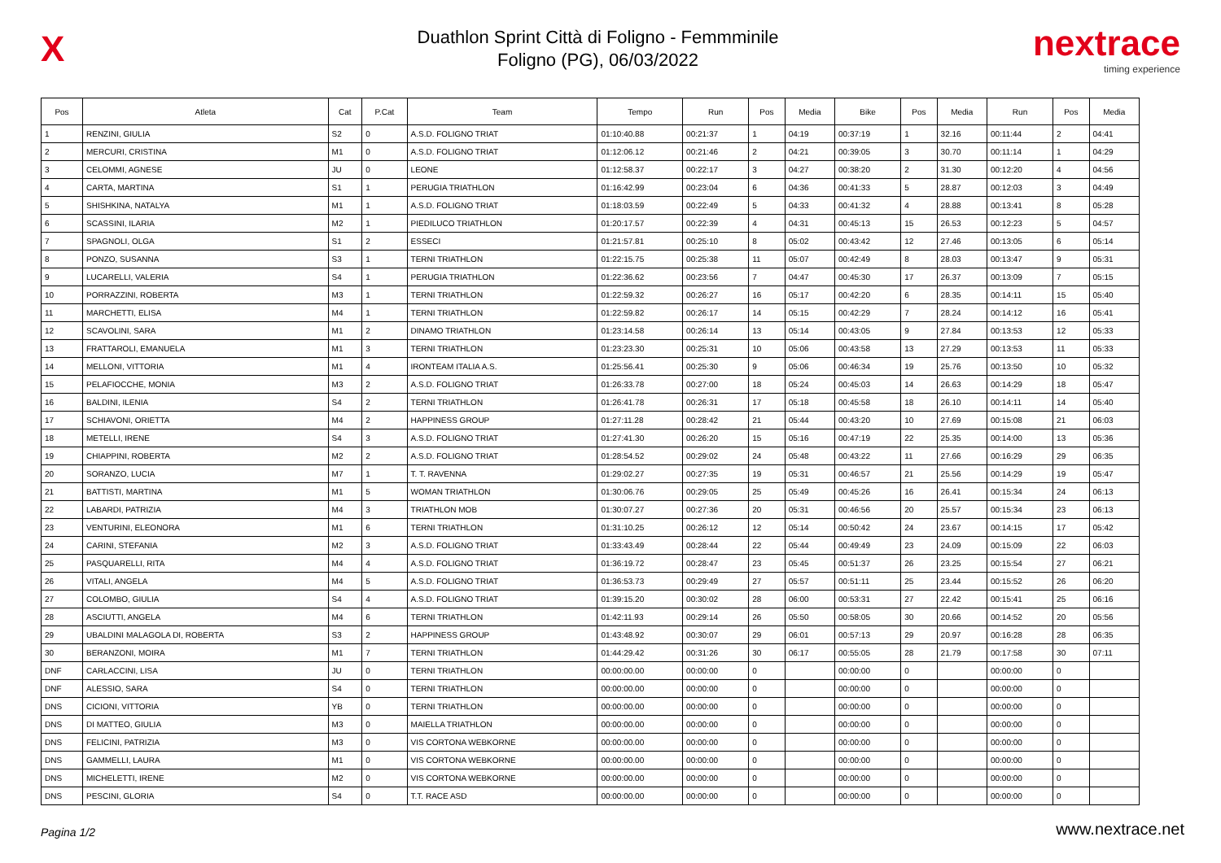X
Duathlon Sprint Città di Foligno - Femmminile
Foligno (PG), 06/03/2022
nextrace
timing experience
| Pos | Atleta | Cat | P.Cat | Team | Tempo | Run | Pos | Media | Bike | Pos | Media | Run | Pos | Media |
| --- | --- | --- | --- | --- | --- | --- | --- | --- | --- | --- | --- | --- | --- | --- |
| 1 | RENZINI, GIULIA | S2 | 0 | A.S.D. FOLIGNO TRIAT | 01:10:40.88 | 00:21:37 | 1 | 04:19 | 00:37:19 | 1 | 32.16 | 00:11:44 | 2 | 04:41 |
| 2 | MERCURI, CRISTINA | M1 | 0 | A.S.D. FOLIGNO TRIAT | 01:12:06.12 | 00:21:46 | 2 | 04:21 | 00:39:05 | 3 | 30.70 | 00:11:14 | 1 | 04:29 |
| 3 | CELOMMI, AGNESE | JU | 0 | LEONE | 01:12:58.37 | 00:22:17 | 3 | 04:27 | 00:38:20 | 2 | 31.30 | 00:12:20 | 4 | 04:56 |
| 4 | CARTA, MARTINA | S1 | 1 | PERUGIA TRIATHLON | 01:16:42.99 | 00:23:04 | 6 | 04:36 | 00:41:33 | 5 | 28.87 | 00:12:03 | 3 | 04:49 |
| 5 | SHISHKINA, NATALYA | M1 | 1 | A.S.D. FOLIGNO TRIAT | 01:18:03.59 | 00:22:49 | 5 | 04:33 | 00:41:32 | 4 | 28.88 | 00:13:41 | 8 | 05:28 |
| 6 | SCASSINI, ILARIA | M2 | 1 | PIEDILUCO TRIATHLON | 01:20:17.57 | 00:22:39 | 4 | 04:31 | 00:45:13 | 15 | 26.53 | 00:12:23 | 5 | 04:57 |
| 7 | SPAGNOLI, OLGA | S1 | 2 | ESSECI | 01:21:57.81 | 00:25:10 | 8 | 05:02 | 00:43:42 | 12 | 27.46 | 00:13:05 | 6 | 05:14 |
| 8 | PONZO, SUSANNA | S3 | 1 | TERNI TRIATHLON | 01:22:15.75 | 00:25:38 | 11 | 05:07 | 00:42:49 | 8 | 28.03 | 00:13:47 | 9 | 05:31 |
| 9 | LUCARELLI, VALERIA | S4 | 1 | PERUGIA TRIATHLON | 01:22:36.62 | 00:23:56 | 7 | 04:47 | 00:45:30 | 17 | 26.37 | 00:13:09 | 7 | 05:15 |
| 10 | PORRAZZINI, ROBERTA | M3 | 1 | TERNI TRIATHLON | 01:22:59.32 | 00:26:27 | 16 | 05:17 | 00:42:20 | 6 | 28.35 | 00:14:11 | 15 | 05:40 |
| 11 | MARCHETTI, ELISA | M4 | 1 | TERNI TRIATHLON | 01:22:59.82 | 00:26:17 | 14 | 05:15 | 00:42:29 | 7 | 28.24 | 00:14:12 | 16 | 05:41 |
| 12 | SCAVOLINI, SARA | M1 | 2 | DINAMO TRIATHLON | 01:23:14.58 | 00:26:14 | 13 | 05:14 | 00:43:05 | 9 | 27.84 | 00:13:53 | 12 | 05:33 |
| 13 | FRATTAROLI, EMANUELA | M1 | 3 | TERNI TRIATHLON | 01:23:23.30 | 00:25:31 | 10 | 05:06 | 00:43:58 | 13 | 27.29 | 00:13:53 | 11 | 05:33 |
| 14 | MELLONI, VITTORIA | M1 | 4 | IRONTEAM ITALIA A.S. | 01:25:56.41 | 00:25:30 | 9 | 05:06 | 00:46:34 | 19 | 25.76 | 00:13:50 | 10 | 05:32 |
| 15 | PELAFIOCCHE, MONIA | M3 | 2 | A.S.D. FOLIGNO TRIAT | 01:26:33.78 | 00:27:00 | 18 | 05:24 | 00:45:03 | 14 | 26.63 | 00:14:29 | 18 | 05:47 |
| 16 | BALDINI, ILENIA | S4 | 2 | TERNI TRIATHLON | 01:26:41.78 | 00:26:31 | 17 | 05:18 | 00:45:58 | 18 | 26.10 | 00:14:11 | 14 | 05:40 |
| 17 | SCHIAVONI, ORIETTA | M4 | 2 | HAPPINESS GROUP | 01:27:11.28 | 00:28:42 | 21 | 05:44 | 00:43:20 | 10 | 27.69 | 00:15:08 | 21 | 06:03 |
| 18 | METELLI, IRENE | S4 | 3 | A.S.D. FOLIGNO TRIAT | 01:27:41.30 | 00:26:20 | 15 | 05:16 | 00:47:19 | 22 | 25.35 | 00:14:00 | 13 | 05:36 |
| 19 | CHIAPPINI, ROBERTA | M2 | 2 | A.S.D. FOLIGNO TRIAT | 01:28:54.52 | 00:29:02 | 24 | 05:48 | 00:43:22 | 11 | 27.66 | 00:16:29 | 29 | 06:35 |
| 20 | SORANZO, LUCIA | M7 | 1 | T. T. RAVENNA | 01:29:02.27 | 00:27:35 | 19 | 05:31 | 00:46:57 | 21 | 25.56 | 00:14:29 | 19 | 05:47 |
| 21 | BATTISTI, MARTINA | M1 | 5 | WOMAN TRIATHLON | 01:30:06.76 | 00:29:05 | 25 | 05:49 | 00:45:26 | 16 | 26.41 | 00:15:34 | 24 | 06:13 |
| 22 | LABARDI, PATRIZIA | M4 | 3 | TRIATHLON MOB | 01:30:07.27 | 00:27:36 | 20 | 05:31 | 00:46:56 | 20 | 25.57 | 00:15:34 | 23 | 06:13 |
| 23 | VENTURINI, ELEONORA | M1 | 6 | TERNI TRIATHLON | 01:31:10.25 | 00:26:12 | 12 | 05:14 | 00:50:42 | 24 | 23.67 | 00:14:15 | 17 | 05:42 |
| 24 | CARINI, STEFANIA | M2 | 3 | A.S.D. FOLIGNO TRIAT | 01:33:43.49 | 00:28:44 | 22 | 05:44 | 00:49:49 | 23 | 24.09 | 00:15:09 | 22 | 06:03 |
| 25 | PASQUARELLI, RITA | M4 | 4 | A.S.D. FOLIGNO TRIAT | 01:36:19.72 | 00:28:47 | 23 | 05:45 | 00:51:37 | 26 | 23.25 | 00:15:54 | 27 | 06:21 |
| 26 | VITALI, ANGELA | M4 | 5 | A.S.D. FOLIGNO TRIAT | 01:36:53.73 | 00:29:49 | 27 | 05:57 | 00:51:11 | 25 | 23.44 | 00:15:52 | 26 | 06:20 |
| 27 | COLOMBO, GIULIA | S4 | 4 | A.S.D. FOLIGNO TRIAT | 01:39:15.20 | 00:30:02 | 28 | 06:00 | 00:53:31 | 27 | 22.42 | 00:15:41 | 25 | 06:16 |
| 28 | ASCIUTTI, ANGELA | M4 | 6 | TERNI TRIATHLON | 01:42:11.93 | 00:29:14 | 26 | 05:50 | 00:58:05 | 30 | 20.66 | 00:14:52 | 20 | 05:56 |
| 29 | UBALDINI MALAGOLA DI, ROBERTA | S3 | 2 | HAPPINESS GROUP | 01:43:48.92 | 00:30:07 | 29 | 06:01 | 00:57:13 | 29 | 20.97 | 00:16:28 | 28 | 06:35 |
| 30 | BERANZONI, MOIRA | M1 | 7 | TERNI TRIATHLON | 01:44:29.42 | 00:31:26 | 30 | 06:17 | 00:55:05 | 28 | 21.79 | 00:17:58 | 30 | 07:11 |
| DNF | CARLACCINI, LISA | JU | 0 | TERNI TRIATHLON | 00:00:00.00 | 00:00:00 | 0 | | 00:00:00 | 0 | | 00:00:00 | 0 | |
| DNF | ALESSIO, SARA | S4 | 0 | TERNI TRIATHLON | 00:00:00.00 | 00:00:00 | 0 | | 00:00:00 | 0 | | 00:00:00 | 0 | |
| DNS | CICIONI, VITTORIA | YB | 0 | TERNI TRIATHLON | 00:00:00.00 | 00:00:00 | 0 | | 00:00:00 | 0 | | 00:00:00 | 0 | |
| DNS | DI MATTEO, GIULIA | M3 | 0 | MAIELLA TRIATHLON | 00:00:00.00 | 00:00:00 | 0 | | 00:00:00 | 0 | | 00:00:00 | 0 | |
| DNS | FELICINI, PATRIZIA | M3 | 0 | VIS CORTONA WEBKORNE | 00:00:00.00 | 00:00:00 | 0 | | 00:00:00 | 0 | | 00:00:00 | 0 | |
| DNS | GAMMELLI, LAURA | M1 | 0 | VIS CORTONA WEBKORNE | 00:00:00.00 | 00:00:00 | 0 | | 00:00:00 | 0 | | 00:00:00 | 0 | |
| DNS | MICHELETTI, IRENE | M2 | 0 | VIS CORTONA WEBKORNE | 00:00:00.00 | 00:00:00 | 0 | | 00:00:00 | 0 | | 00:00:00 | 0 | |
| DNS | PESCINI, GLORIA | S4 | 0 | T.T. RACE ASD | 00:00:00.00 | 00:00:00 | 0 | | 00:00:00 | 0 | | 00:00:00 | 0 | |
Pagina 1/2 www.nextrace.net